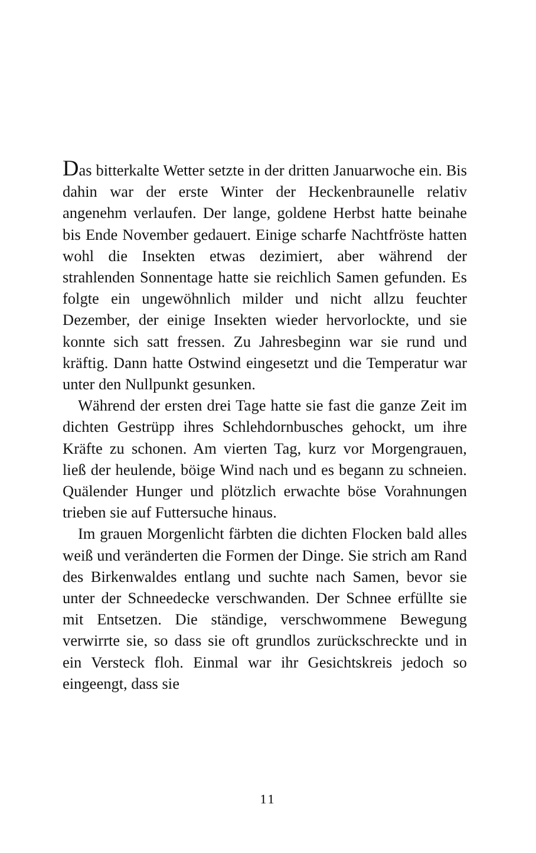Das bitterkalte Wetter setzte in der dritten Januarwoche ein. Bis dahin war der erste Winter der Heckenbraunelle relativ angenehm verlaufen. Der lange, goldene Herbst hatte beinahe bis Ende November gedauert. Einige scharfe Nachtfröste hatten wohl die Insekten etwas dezimiert, aber während der strahlenden Sonnentage hatte sie reichlich Samen gefunden. Es folgte ein ungewöhnlich milder und nicht allzu feuchter Dezember, der einige Insekten wieder hervorlockte, und sie konnte sich satt fressen. Zu Jahresbeginn war sie rund und kräftig. Dann hatte Ostwind eingesetzt und die Temperatur war unter den Nullpunkt gesunken.
Während der ersten drei Tage hatte sie fast die ganze Zeit im dichten Gestrüpp ihres Schlehdornbusches gehockt, um ihre Kräfte zu schonen. Am vierten Tag, kurz vor Morgengrauen, ließ der heulende, böige Wind nach und es begann zu schneien. Quälender Hunger und plötzlich erwachte böse Vorahnungen trieben sie auf Futtersuche hinaus.
Im grauen Morgenlicht färbten die dichten Flocken bald alles weiß und veränderten die Formen der Dinge. Sie strich am Rand des Birkenwaldes entlang und suchte nach Samen, bevor sie unter der Schneedecke verschwanden. Der Schnee erfüllte sie mit Entsetzen. Die ständige, verschwommene Bewegung verwirrte sie, so dass sie oft grundlos zurückschreckte und in ein Versteck floh. Einmal war ihr Gesichtskreis jedoch so eingeengt, dass sie
11